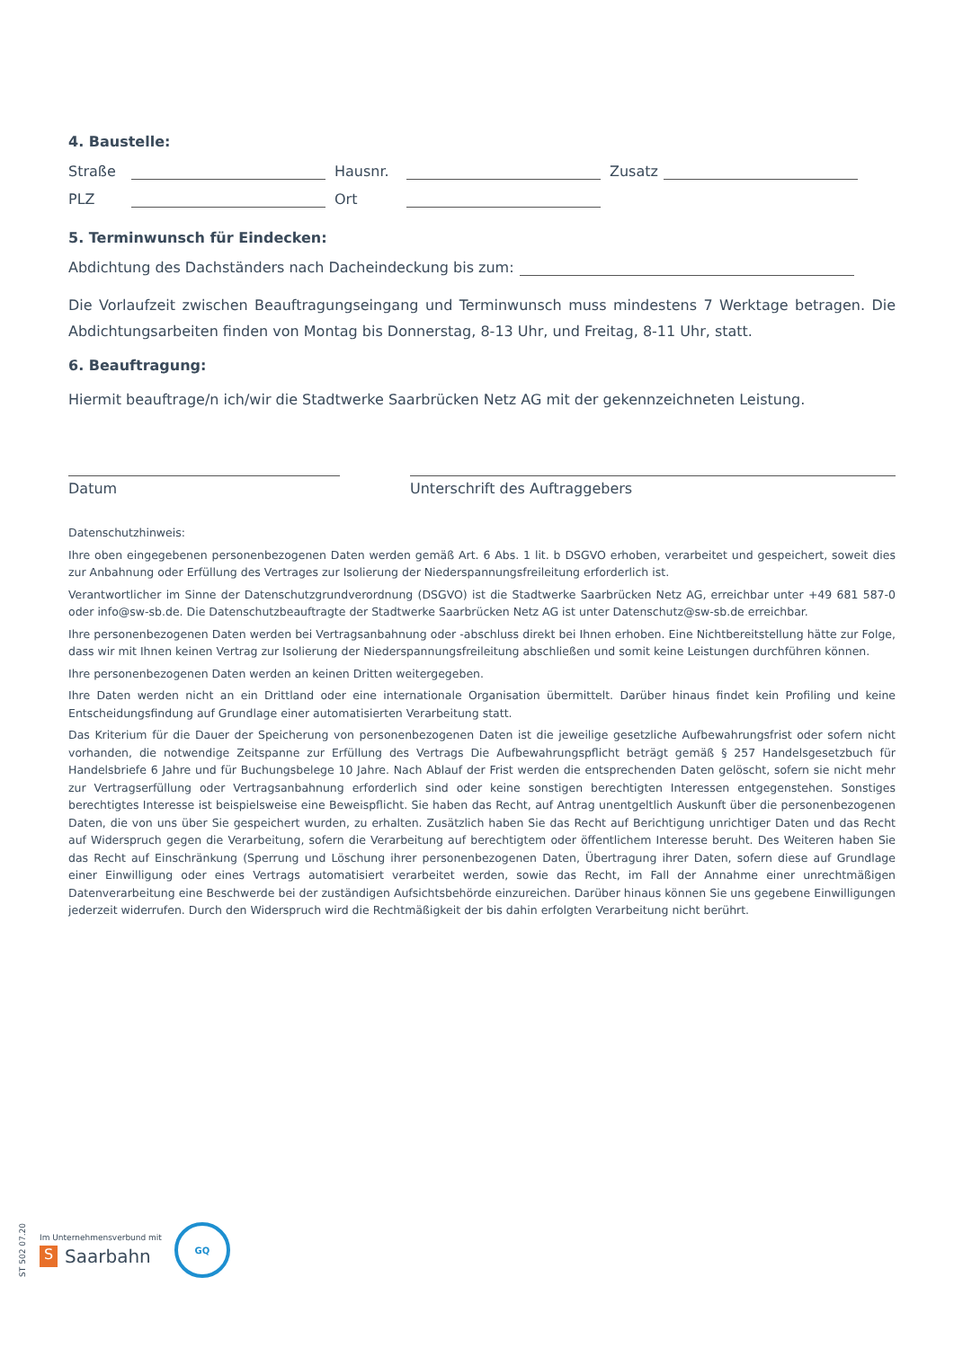4. Baustelle:
Straße Hausnr. Zusatz
PLZ Ort
5. Terminwunsch für Eindecken:
Abdichtung des Dachständers nach Dacheindeckung bis zum:
Die Vorlaufzeit zwischen Beauftragungseingang und Terminwunsch muss mindestens 7 Werktage betragen. Die Abdichtungsarbeiten finden von Montag bis Donnerstag, 8-13 Uhr, und Freitag, 8-11 Uhr, statt.
6. Beauftragung:
Hiermit beauftrage/n ich/wir die Stadtwerke Saarbrücken Netz AG mit der gekennzeichneten Leistung.
Datum Unterschrift des Auftraggebers
Datenschutzhinweis:
Ihre oben eingegebenen personenbezogenen Daten werden gemäß Art. 6 Abs. 1 lit. b DSGVO erhoben, verarbeitet und gespeichert, soweit dies zur Anbahnung oder Erfüllung des Vertrages zur Isolierung der Niederspannungsfreileitung erforderlich ist.
Verantwortlicher im Sinne der Datenschutzgrundverordnung (DSGVO) ist die Stadtwerke Saarbrücken Netz AG, erreichbar unter +49 681 587-0 oder info@sw-sb.de. Die Datenschutzbeauftragte der Stadtwerke Saarbrücken Netz AG ist unter Datenschutz@sw-sb.de erreichbar.
Ihre personenbezogenen Daten werden bei Vertragsanbahnung oder -abschluss direkt bei Ihnen erhoben. Eine Nichtbereitstellung hätte zur Folge, dass wir mit Ihnen keinen Vertrag zur Isolierung der Niederspannungsfreileitung abschließen und somit keine Leistungen durchführen können.
Ihre personenbezogenen Daten werden an keinen Dritten weitergegeben.
Ihre Daten werden nicht an ein Drittland oder eine internationale Organisation übermittelt. Darüber hinaus findet kein Profiling und keine Entscheidungsfindung auf Grundlage einer automatisierten Verarbeitung statt.
Das Kriterium für die Dauer der Speicherung von personenbezogenen Daten ist die jeweilige gesetzliche Aufbewahrungsfrist oder sofern nicht vorhanden, die notwendige Zeitspanne zur Erfüllung des Vertrags Die Aufbewahrungspflicht beträgt gemäß § 257 Handelsgesetzbuch für Handelsbriefe 6 Jahre und für Buchungsbelege 10 Jahre. Nach Ablauf der Frist werden die entsprechenden Daten gelöscht, sofern sie nicht mehr zur Vertragserfüllung oder Vertragsanbahnung erforderlich sind oder keine sonstigen berechtigten Interessen entgegenstehen. Sonstiges berechtigtes Interesse ist beispielsweise eine Beweispflicht. Sie haben das Recht, auf Antrag unentgeltlich Auskunft über die personenbezogenen Daten, die von uns über Sie gespeichert wurden, zu erhalten. Zusätzlich haben Sie das Recht auf Berichtigung unrichtiger Daten und das Recht auf Widerspruch gegen die Verarbeitung, sofern die Verarbeitung auf berechtigtem oder öffentlichem Interesse beruht. Des Weiteren haben Sie das Recht auf Einschränkung (Sperrung und Löschung ihrer personenbezogenen Daten, Übertragung ihrer Daten, sofern diese auf Grundlage einer Einwilligung oder eines Vertrags automatisiert verarbeitet werden, sowie das Recht, im Fall der Annahme einer unrechtmäßigen Datenverarbeitung eine Beschwerde bei der zuständigen Aufsichtsbehörde einzureichen. Darüber hinaus können Sie uns gegebene Einwilligungen jederzeit widerrufen. Durch den Widerspruch wird die Rechtmäßigkeit der bis dahin erfolgten Verarbeitung nicht berührt.
ST 502 07.20
Im Unternehmensverbund mit
S Saarbahn
GQ